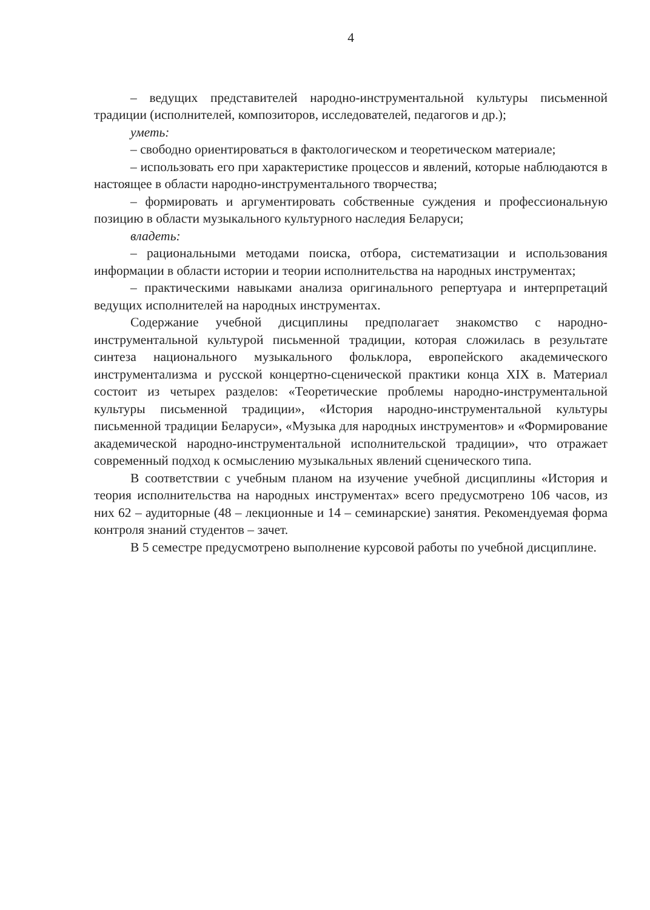4
– ведущих представителей народно-инструментальной культуры письменной традиции (исполнителей, композиторов, исследователей, педагогов и др.);
уметь:
– свободно ориентироваться в фактологическом и теоретическом материале;
– использовать его при характеристике процессов и явлений, которые наблюдаются в настоящее в области народно-инструментального творчества;
– формировать и аргументировать собственные суждения и профессиональную позицию в области музыкального культурного наследия Беларуси;
владеть:
– рациональными методами поиска, отбора, систематизации и использования информации в области истории и теории исполнительства на народных инструментах;
– практическими навыками анализа оригинального репертуара и интерпретаций ведущих исполнителей на народных инструментах.
Содержание учебной дисциплины предполагает знакомство с народно-инструментальной культурой письменной традиции, которая сложилась в результате синтеза национального музыкального фольклора, европейского академического инструментализма и русской концертно-сценической практики конца XIX в. Материал состоит из четырех разделов: «Теоретические проблемы народно-инструментальной культуры письменной традиции», «История народно-инструментальной культуры письменной традиции Беларуси», «Музыка для народных инструментов» и «Формирование академической народно-инструментальной исполнительской традиции», что отражает современный подход к осмыслению музыкальных явлений сценического типа.
В соответствии с учебным планом на изучение учебной дисциплины «История и теория исполнительства на народных инструментах» всего предусмотрено 106 часов, из них 62 – аудиторные (48 – лекционные и 14 – семинарские) занятия. Рекомендуемая форма контроля знаний студентов – зачет.
В 5 семестре предусмотрено выполнение курсовой работы по учебной дисциплине.